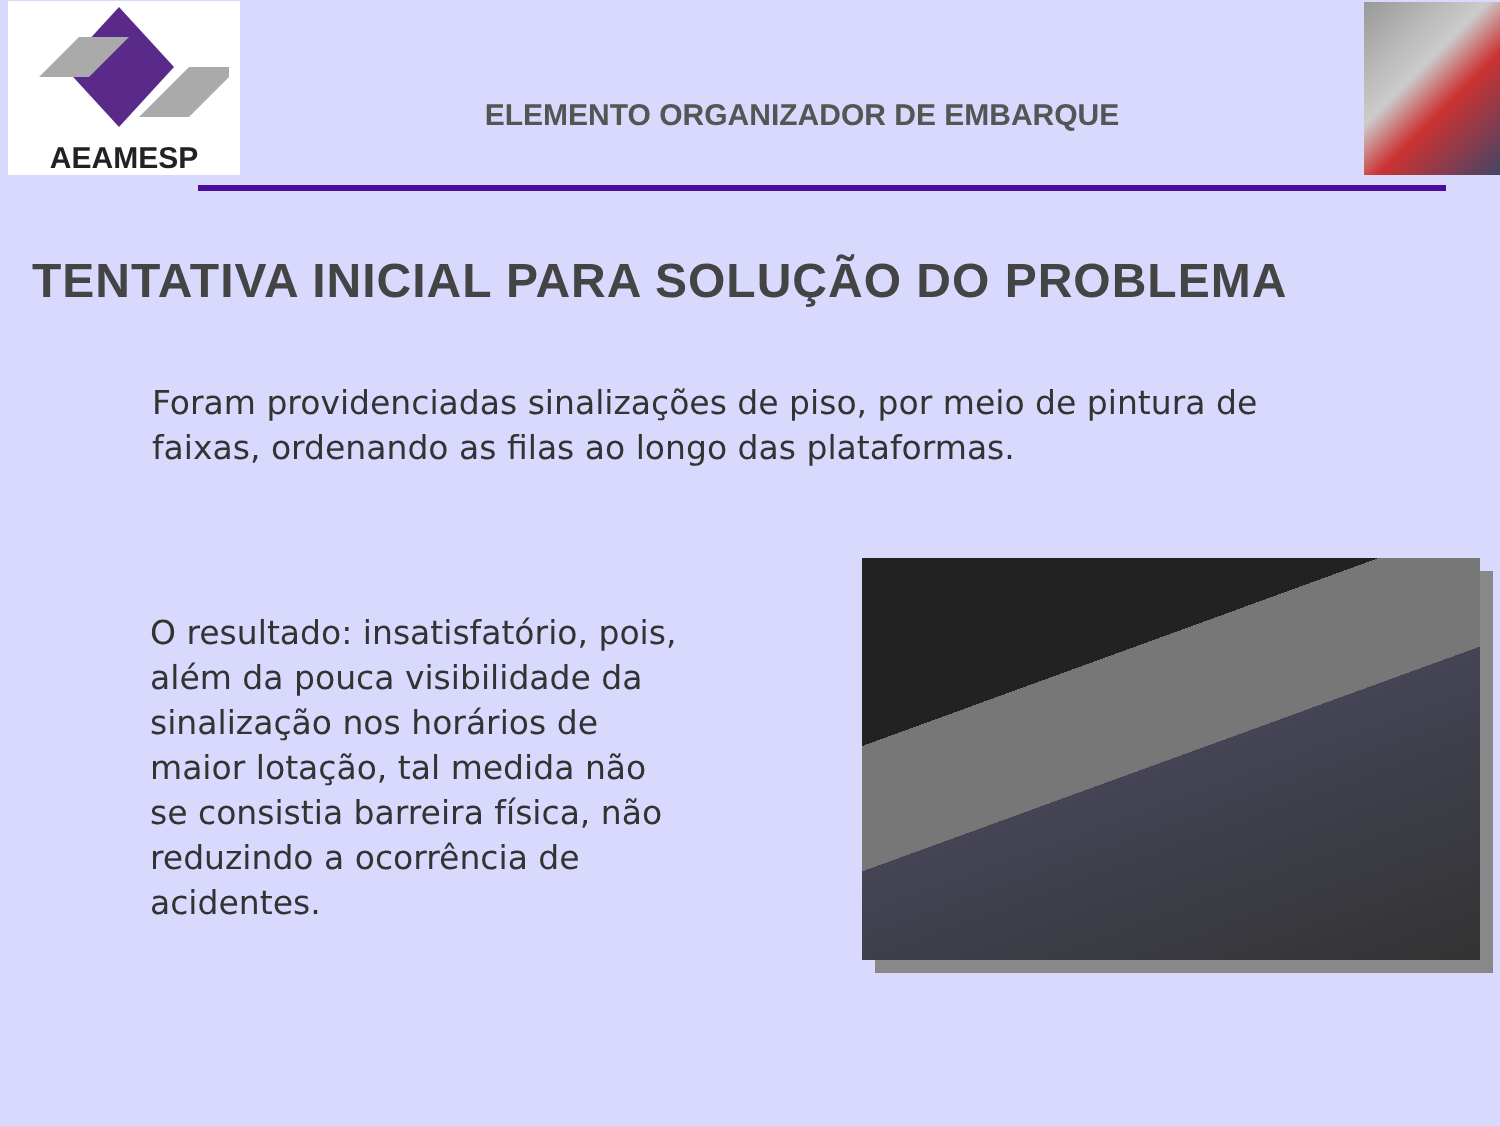AEAMESP
ELEMENTO ORGANIZADOR DE EMBARQUE
TENTATIVA INICIAL PARA SOLUÇÃO DO PROBLEMA
Foram providenciadas sinalizações de piso, por meio de pintura de faixas, ordenando as filas ao longo das plataformas.
O resultado: insatisfatório, pois, além da pouca visibilidade da sinalização nos horários de maior lotação, tal medida não se consistia barreira física, não reduzindo a ocorrência de acidentes.